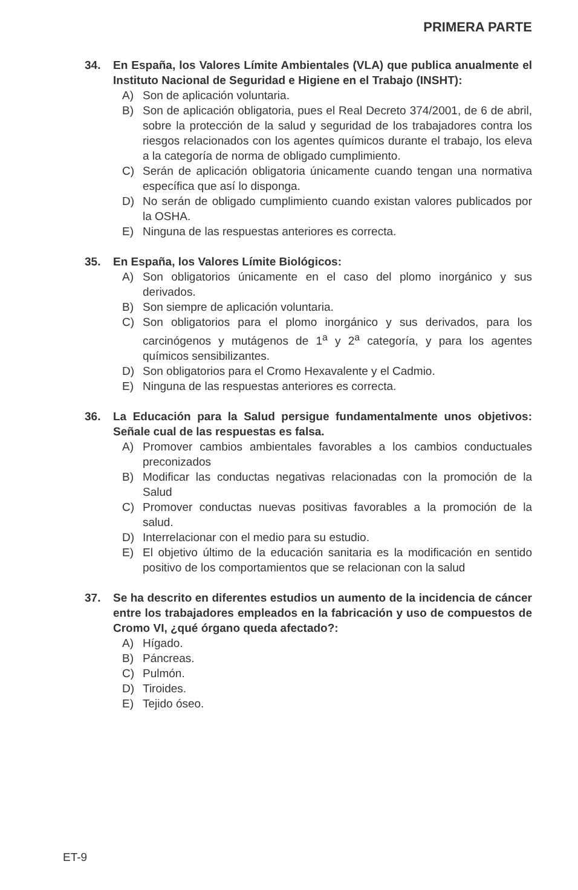PRIMERA PARTE
34. En España, los Valores Límite Ambientales (VLA) que publica anualmente el Instituto Nacional de Seguridad e Higiene en el Trabajo (INSHT):
A) Son de aplicación voluntaria.
B) Son de aplicación obligatoria, pues el Real Decreto 374/2001, de 6 de abril, sobre la protección de la salud y seguridad de los trabajadores contra los riesgos relacionados con los agentes químicos durante el trabajo, los eleva a la categoría de norma de obligado cumplimiento.
C) Serán de aplicación obligatoria únicamente cuando tengan una normativa específica que así lo disponga.
D) No serán de obligado cumplimiento cuando existan valores publicados por la OSHA.
E) Ninguna de las respuestas anteriores es correcta.
35. En España, los Valores Límite Biológicos:
A) Son obligatorios únicamente en el caso del plomo inorgánico y sus derivados.
B) Son siempre de aplicación voluntaria.
C) Son obligatorios para el plomo inorgánico y sus derivados, para los carcinógenos y mutágenos de 1<sup>a</sup> y 2<sup>a</sup> categoría, y para los agentes químicos sensibilizantes.
D) Son obligatorios para el Cromo Hexavalente y el Cadmio.
E) Ninguna de las respuestas anteriores es correcta.
36. La Educación para la Salud persigue fundamentalmente unos objetivos: Señale cual de las respuestas es falsa.
A) Promover cambios ambientales favorables a los cambios conductuales preconizados
B) Modificar las conductas negativas relacionadas con la promoción de la Salud
C) Promover conductas nuevas positivas favorables a la promoción de la salud.
D) Interrelacionar con el medio para su estudio.
E) El objetivo último de la educación sanitaria es la modificación en sentido positivo de los comportamientos que se relacionan con la salud
37. Se ha descrito en diferentes estudios un aumento de la incidencia de cáncer entre los trabajadores empleados en la fabricación y uso de compuestos de Cromo VI, ¿qué órgano queda afectado?:
A) Hígado.
B) Páncreas.
C) Pulmón.
D) Tiroides.
E) Tejido óseo.
ET-9